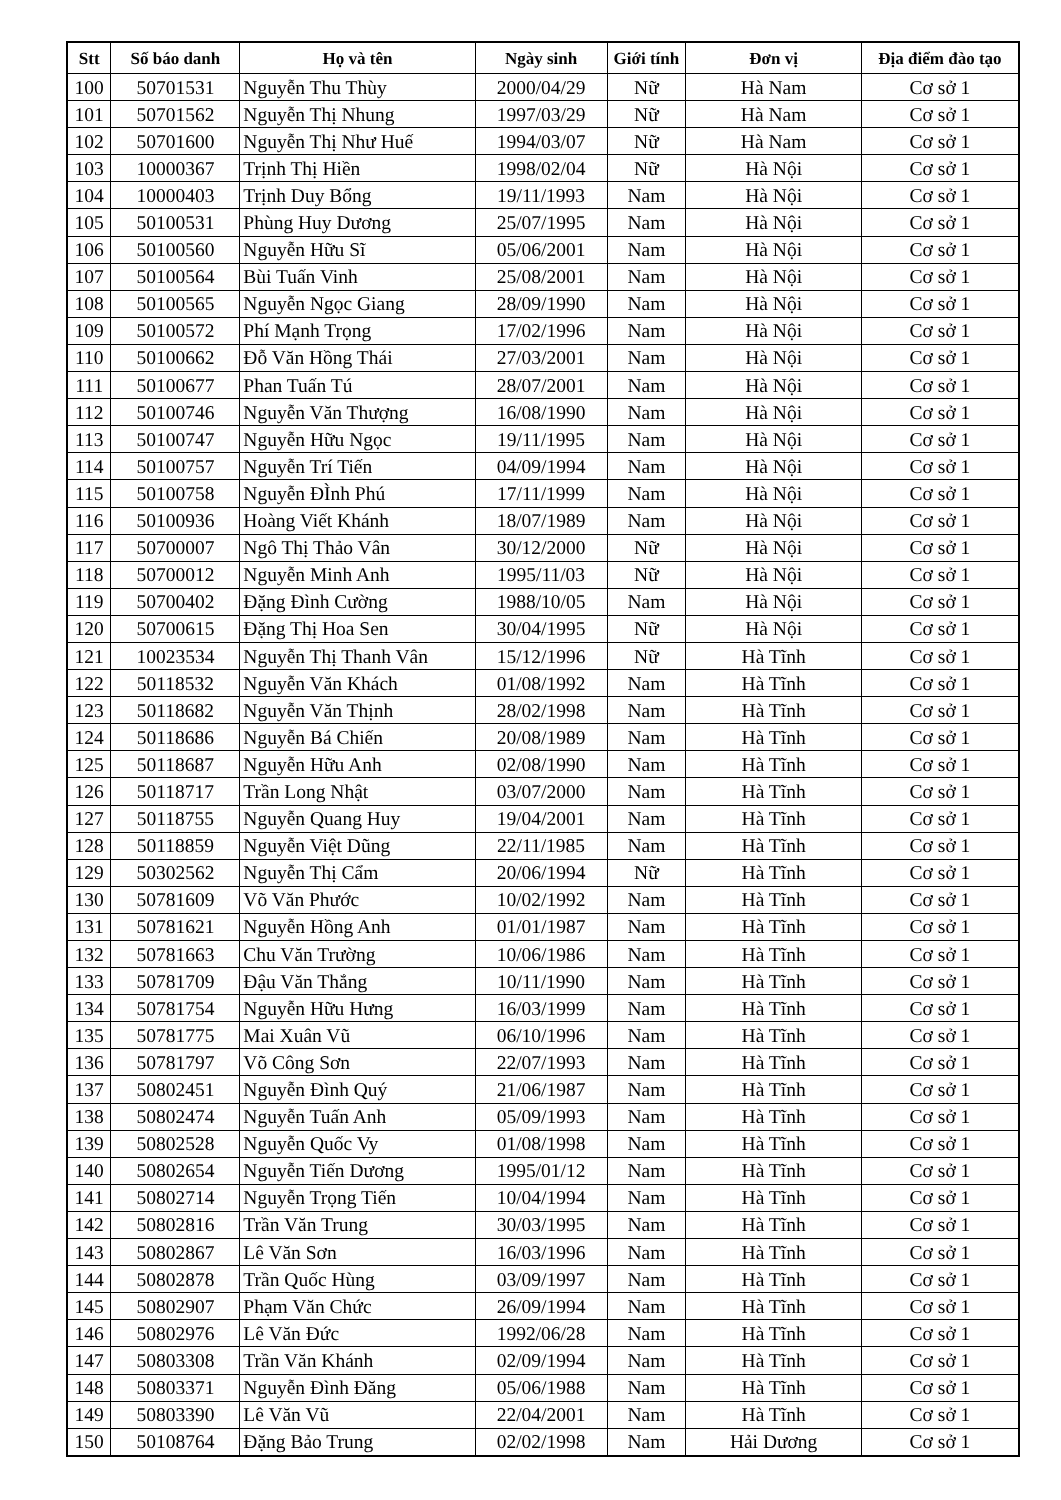| Stt | Số báo danh | Họ và tên | Ngày sinh | Giới tính | Đơn vị | Địa điểm đào tạo |
| --- | --- | --- | --- | --- | --- | --- |
| 100 | 50701531 | Nguyễn Thu Thùy | 2000/04/29 | Nữ | Hà Nam | Cơ sở 1 |
| 101 | 50701562 | Nguyễn Thị Nhung | 1997/03/29 | Nữ | Hà Nam | Cơ sở 1 |
| 102 | 50701600 | Nguyễn Thị Như Huế | 1994/03/07 | Nữ | Hà Nam | Cơ sở 1 |
| 103 | 10000367 | Trịnh Thị Hiền | 1998/02/04 | Nữ | Hà Nội | Cơ sở 1 |
| 104 | 10000403 | Trịnh Duy Bổng | 19/11/1993 | Nam | Hà Nội | Cơ sở 1 |
| 105 | 50100531 | Phùng Huy Dương | 25/07/1995 | Nam | Hà Nội | Cơ sở 1 |
| 106 | 50100560 | Nguyễn Hữu Sĩ | 05/06/2001 | Nam | Hà Nội | Cơ sở 1 |
| 107 | 50100564 | Bùi Tuấn Vinh | 25/08/2001 | Nam | Hà Nội | Cơ sở 1 |
| 108 | 50100565 | Nguyễn Ngọc Giang | 28/09/1990 | Nam | Hà Nội | Cơ sở 1 |
| 109 | 50100572 | Phí Mạnh Trọng | 17/02/1996 | Nam | Hà Nội | Cơ sở 1 |
| 110 | 50100662 | Đỗ Văn Hồng Thái | 27/03/2001 | Nam | Hà Nội | Cơ sở 1 |
| 111 | 50100677 | Phan Tuấn Tú | 28/07/2001 | Nam | Hà Nội | Cơ sở 1 |
| 112 | 50100746 | Nguyễn Văn Thượng | 16/08/1990 | Nam | Hà Nội | Cơ sở 1 |
| 113 | 50100747 | Nguyễn Hữu Ngọc | 19/11/1995 | Nam | Hà Nội | Cơ sở 1 |
| 114 | 50100757 | Nguyễn Trí Tiến | 04/09/1994 | Nam | Hà Nội | Cơ sở 1 |
| 115 | 50100758 | Nguyễn ĐÌnh Phú | 17/11/1999 | Nam | Hà Nội | Cơ sở 1 |
| 116 | 50100936 | Hoàng Viết Khánh | 18/07/1989 | Nam | Hà Nội | Cơ sở 1 |
| 117 | 50700007 | Ngô Thị Thảo Vân | 30/12/2000 | Nữ | Hà Nội | Cơ sở 1 |
| 118 | 50700012 | Nguyễn Minh Anh | 1995/11/03 | Nữ | Hà Nội | Cơ sở 1 |
| 119 | 50700402 | Đặng Đình Cường | 1988/10/05 | Nam | Hà Nội | Cơ sở 1 |
| 120 | 50700615 | Đặng Thị Hoa Sen | 30/04/1995 | Nữ | Hà Nội | Cơ sở 1 |
| 121 | 10023534 | Nguyễn Thị Thanh Vân | 15/12/1996 | Nữ | Hà Tĩnh | Cơ sở 1 |
| 122 | 50118532 | Nguyễn Văn Khách | 01/08/1992 | Nam | Hà Tĩnh | Cơ sở 1 |
| 123 | 50118682 | Nguyễn Văn Thịnh | 28/02/1998 | Nam | Hà Tĩnh | Cơ sở 1 |
| 124 | 50118686 | Nguyễn Bá Chiến | 20/08/1989 | Nam | Hà Tĩnh | Cơ sở 1 |
| 125 | 50118687 | Nguyễn Hữu Anh | 02/08/1990 | Nam | Hà Tĩnh | Cơ sở 1 |
| 126 | 50118717 | Trần Long Nhật | 03/07/2000 | Nam | Hà Tĩnh | Cơ sở 1 |
| 127 | 50118755 | Nguyễn Quang Huy | 19/04/2001 | Nam | Hà Tĩnh | Cơ sở 1 |
| 128 | 50118859 | Nguyễn Việt Dũng | 22/11/1985 | Nam | Hà Tĩnh | Cơ sở 1 |
| 129 | 50302562 | Nguyễn Thị Cẩm | 20/06/1994 | Nữ | Hà Tĩnh | Cơ sở 1 |
| 130 | 50781609 | Võ Văn Phước | 10/02/1992 | Nam | Hà Tĩnh | Cơ sở 1 |
| 131 | 50781621 | Nguyễn Hồng Anh | 01/01/1987 | Nam | Hà Tĩnh | Cơ sở 1 |
| 132 | 50781663 | Chu Văn Trường | 10/06/1986 | Nam | Hà Tĩnh | Cơ sở 1 |
| 133 | 50781709 | Đậu Văn Thắng | 10/11/1990 | Nam | Hà Tĩnh | Cơ sở 1 |
| 134 | 50781754 | Nguyễn Hữu Hưng | 16/03/1999 | Nam | Hà Tĩnh | Cơ sở 1 |
| 135 | 50781775 | Mai Xuân Vũ | 06/10/1996 | Nam | Hà Tĩnh | Cơ sở 1 |
| 136 | 50781797 | Võ Công Sơn | 22/07/1993 | Nam | Hà Tĩnh | Cơ sở 1 |
| 137 | 50802451 | Nguyễn Đình Quý | 21/06/1987 | Nam | Hà Tĩnh | Cơ sở 1 |
| 138 | 50802474 | Nguyễn Tuấn Anh | 05/09/1993 | Nam | Hà Tĩnh | Cơ sở 1 |
| 139 | 50802528 | Nguyễn Quốc Vy | 01/08/1998 | Nam | Hà Tĩnh | Cơ sở 1 |
| 140 | 50802654 | Nguyễn Tiến Dương | 1995/01/12 | Nam | Hà Tĩnh | Cơ sở 1 |
| 141 | 50802714 | Nguyễn Trọng Tiến | 10/04/1994 | Nam | Hà Tĩnh | Cơ sở 1 |
| 142 | 50802816 | Trần Văn Trung | 30/03/1995 | Nam | Hà Tĩnh | Cơ sở 1 |
| 143 | 50802867 | Lê Văn Sơn | 16/03/1996 | Nam | Hà Tĩnh | Cơ sở 1 |
| 144 | 50802878 | Trần Quốc Hùng | 03/09/1997 | Nam | Hà Tĩnh | Cơ sở 1 |
| 145 | 50802907 | Phạm Văn Chức | 26/09/1994 | Nam | Hà Tĩnh | Cơ sở 1 |
| 146 | 50802976 | Lê Văn Đức | 1992/06/28 | Nam | Hà Tĩnh | Cơ sở 1 |
| 147 | 50803308 | Trần Văn Khánh | 02/09/1994 | Nam | Hà Tĩnh | Cơ sở 1 |
| 148 | 50803371 | Nguyễn Đình Đăng | 05/06/1988 | Nam | Hà Tĩnh | Cơ sở 1 |
| 149 | 50803390 | Lê Văn Vũ | 22/04/2001 | Nam | Hà Tĩnh | Cơ sở 1 |
| 150 | 50108764 | Đặng Bảo Trung | 02/02/1998 | Nam | Hải Dương | Cơ sở 1 |